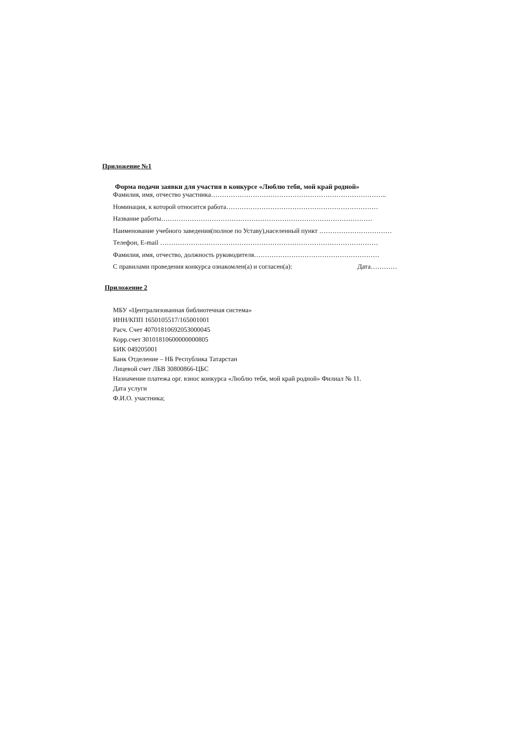Приложение №1
Форма подачи заявки для участия в конкурсе «Люблю тебя, мой край родной»
Фамилия, имя, отчество участника……………………………………………………………………..
Номинация, к которой относится работа……………………………………………………………
Название работы……………………………………………………………………………………
Наименование учебного заведения(полное по Уставу),населенный пункт ……………………………
Телефон, E-mail ………………………………………………………………………………………
Фамилия, имя, отчество, должность руководителя…………………………………………………
С правилами проведения конкурса ознакомлен(а) и согласен(а): Дата…………
Приложение 2
МБУ «Централизованная библиотечная система»
ИНН/КПП 1650105517/165001001
Расч. Счет 40701810692053000045
Корр.счет 30101810600000000805
БИК 049205001
Банк Отделение – НБ Республика Татарстан
Лицевой счет ЛБВ 30800866-ЦБС
Назначение платежа орг. взнос конкурса «Люблю тебя, мой край родной» Филиал № 11.
Дата услуги
Ф.И.О. участника;